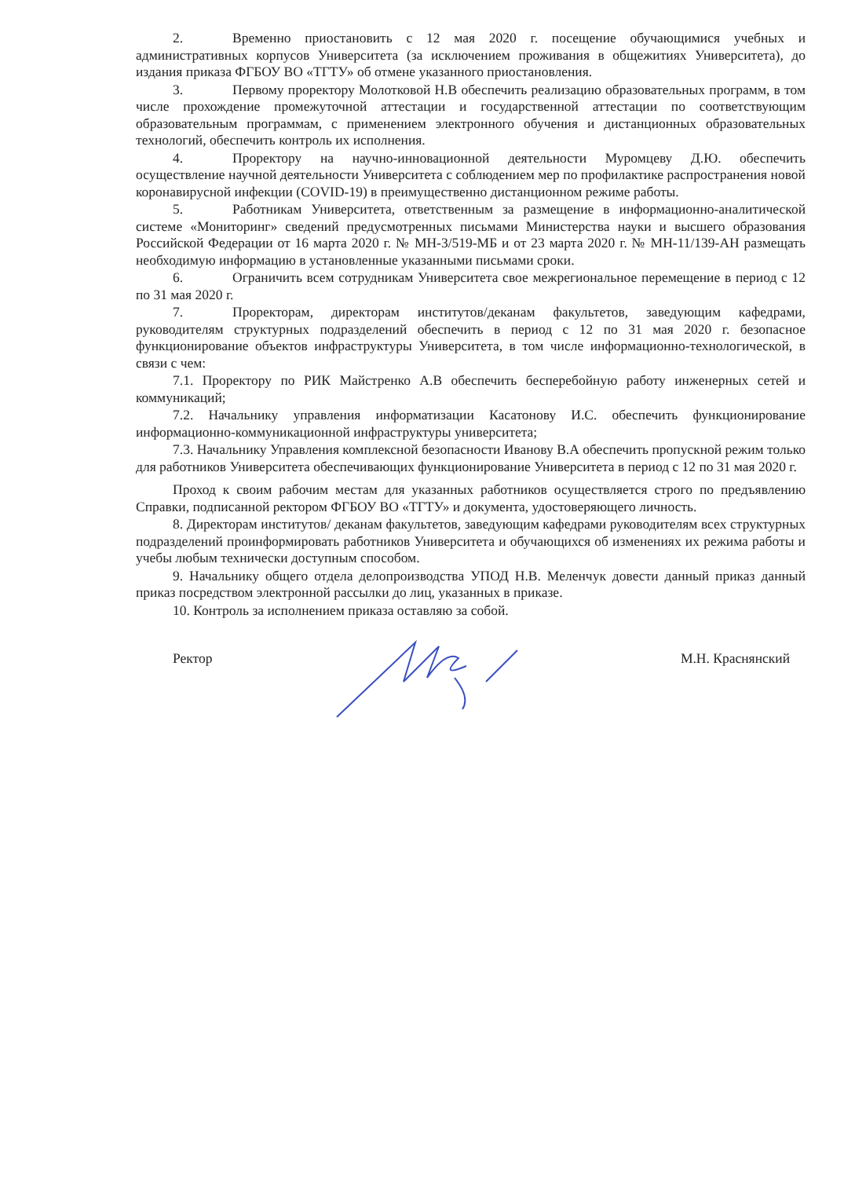2. Временно приостановить с 12 мая 2020 г. посещение обучающимися учебных и административных корпусов Университета (за исключением проживания в общежитиях Университета), до издания приказа ФГБОУ ВО «ТГТУ» об отмене указанного приостановления.
3. Первому проректору Молотковой Н.В обеспечить реализацию образовательных программ, в том числе прохождение промежуточной аттестации и государственной аттестации по соответствующим образовательным программам, с применением электронного обучения и дистанционных образовательных технологий, обеспечить контроль их исполнения.
4. Проректору на научно-инновационной деятельности Муромцеву Д.Ю. обеспечить осуществление научной деятельности Университета с соблюдением мер по профилактике распространения новой коронавирусной инфекции (COVID-19) в преимущественно дистанционном режиме работы.
5. Работникам Университета, ответственным за размещение в информационно-аналитической системе «Мониторинг» сведений предусмотренных письмами Министерства науки и высшего образования Российской Федерации от 16 марта 2020 г. № МН-3/519-МБ и от 23 марта 2020 г. № МН-11/139-АН размещать необходимую информацию в установленные указанными письмами сроки.
6. Ограничить всем сотрудникам Университета свое межрегиональное перемещение в период с 12 по 31 мая 2020 г.
7. Проректорам, директорам институтов/деканам факультетов, заведующим кафедрами, руководителям структурных подразделений обеспечить в период с 12 по 31 мая 2020 г. безопасное функционирование объектов инфраструктуры Университета, в том числе информационно-технологической, в связи с чем:
7.1. Проректору по РИК Майстренко А.В обеспечить бесперебойную работу инженерных сетей и коммуникаций;
7.2. Начальнику управления информатизации Касатонову И.С. обеспечить функционирование информационно-коммуникационной инфраструктуры университета;
7.3. Начальнику Управления комплексной безопасности Иванову В.А обеспечить пропускной режим только для работников Университета обеспечивающих функционирование Университета в период с 12 по 31 мая 2020 г.
Проход к своим рабочим местам для указанных работников осуществляется строго по предъявлению Справки, подписанной ректором ФГБОУ ВО «ТГТУ» и документа, удостоверяющего личность.
8. Директорам институтов/ деканам факультетов, заведующим кафедрами руководителям всех структурных подразделений проинформировать работников Университета и обучающихся об изменениях их режима работы и учебы любым технически доступным способом.
9. Начальнику общего отдела делопроизводства УПОД Н.В. Меленчук довести данный приказ данный приказ посредством электронной рассылки до лиц, указанных в приказе.
10. Контроль за исполнением приказа оставляю за собой.
Ректор М.Н. Краснянский